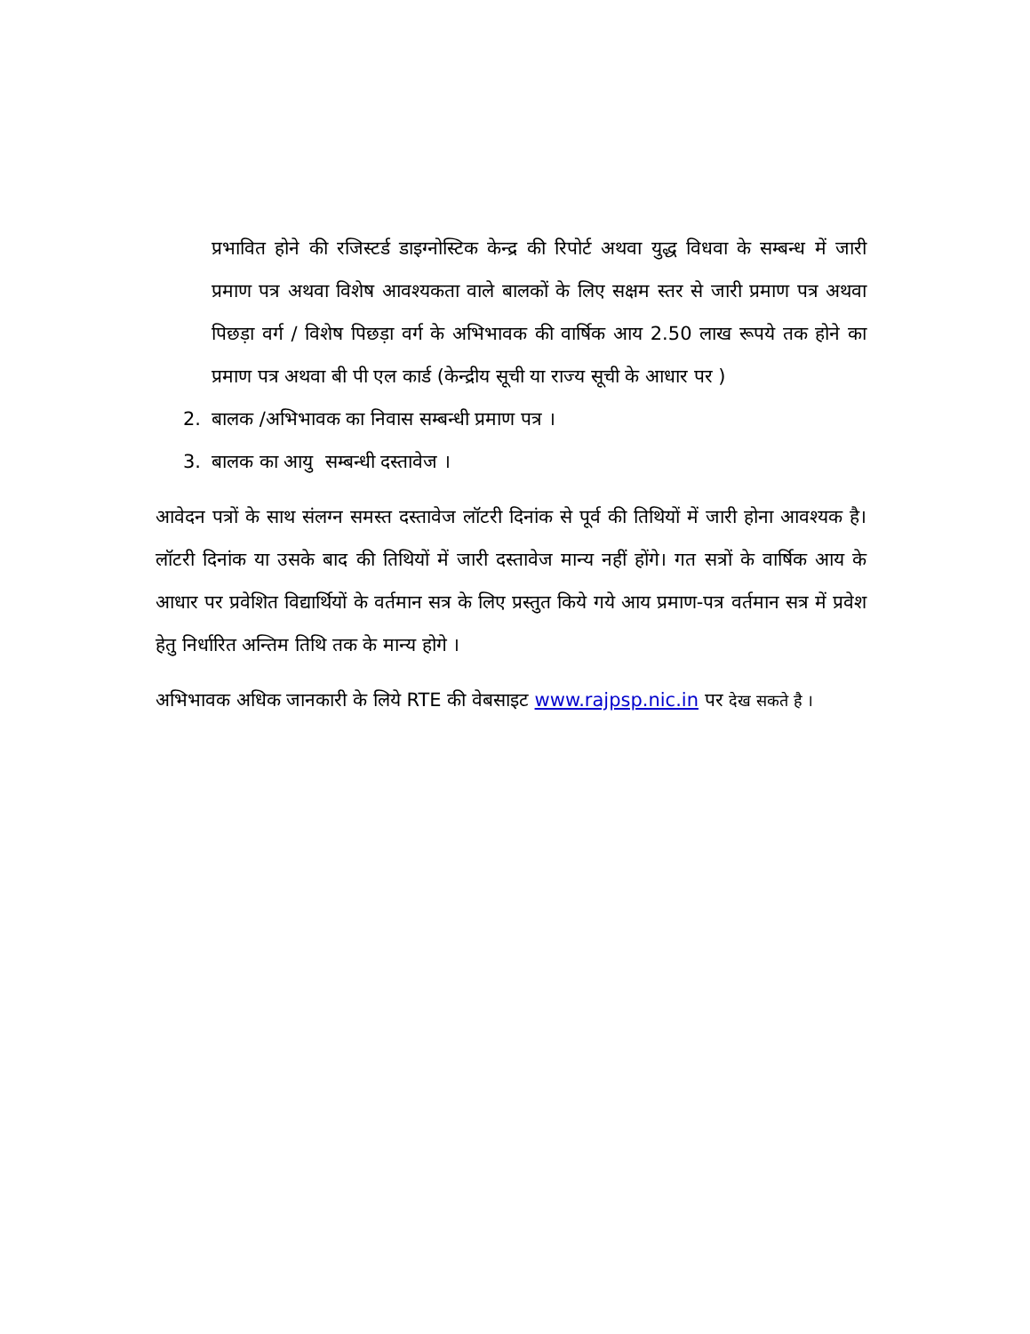प्रभावित होने की रजिस्टर्ड डाइग्नोस्टिक केन्द्र की रिपोर्ट अथवा युद्ध विधवा के सम्बन्ध में जारी प्रमाण पत्र अथवा विशेष आवश्यकता वाले बालकों के लिए सक्षम स्तर से जारी प्रमाण पत्र अथवा पिछड़ा वर्ग / विशेष पिछड़ा वर्ग के अभिभावक की वार्षिक आय 2.50 लाख रूपये तक होने का प्रमाण पत्र अथवा बी पी एल कार्ड (केन्द्रीय सूची या राज्य सूची के आधार पर )
2. बालक /अभिभावक का निवास सम्बन्धी प्रमाण पत्र ।
3. बालक का आयु सम्बन्धी दस्तावेज ।
आवेदन पत्रों के साथ संलग्न समस्त दस्तावेज लॉटरी दिनांक से पूर्व की तिथियों में जारी होना आवश्यक है। लॉटरी दिनांक या उसके बाद की तिथियों में जारी दस्तावेज मान्य नहीं होंगे। गत सत्रों के वार्षिक आय के आधार पर प्रवेशित विद्यार्थियों के वर्तमान सत्र के लिए प्रस्तुत किये गये आय प्रमाण-पत्र वर्तमान सत्र में प्रवेश हेतु निर्धारित अन्तिम तिथि तक के मान्य होगे ।
अभिभावक अधिक जानकारी के लिये RTE की वेबसाइट www.rajpsp.nic.in पर देख सकते है ।